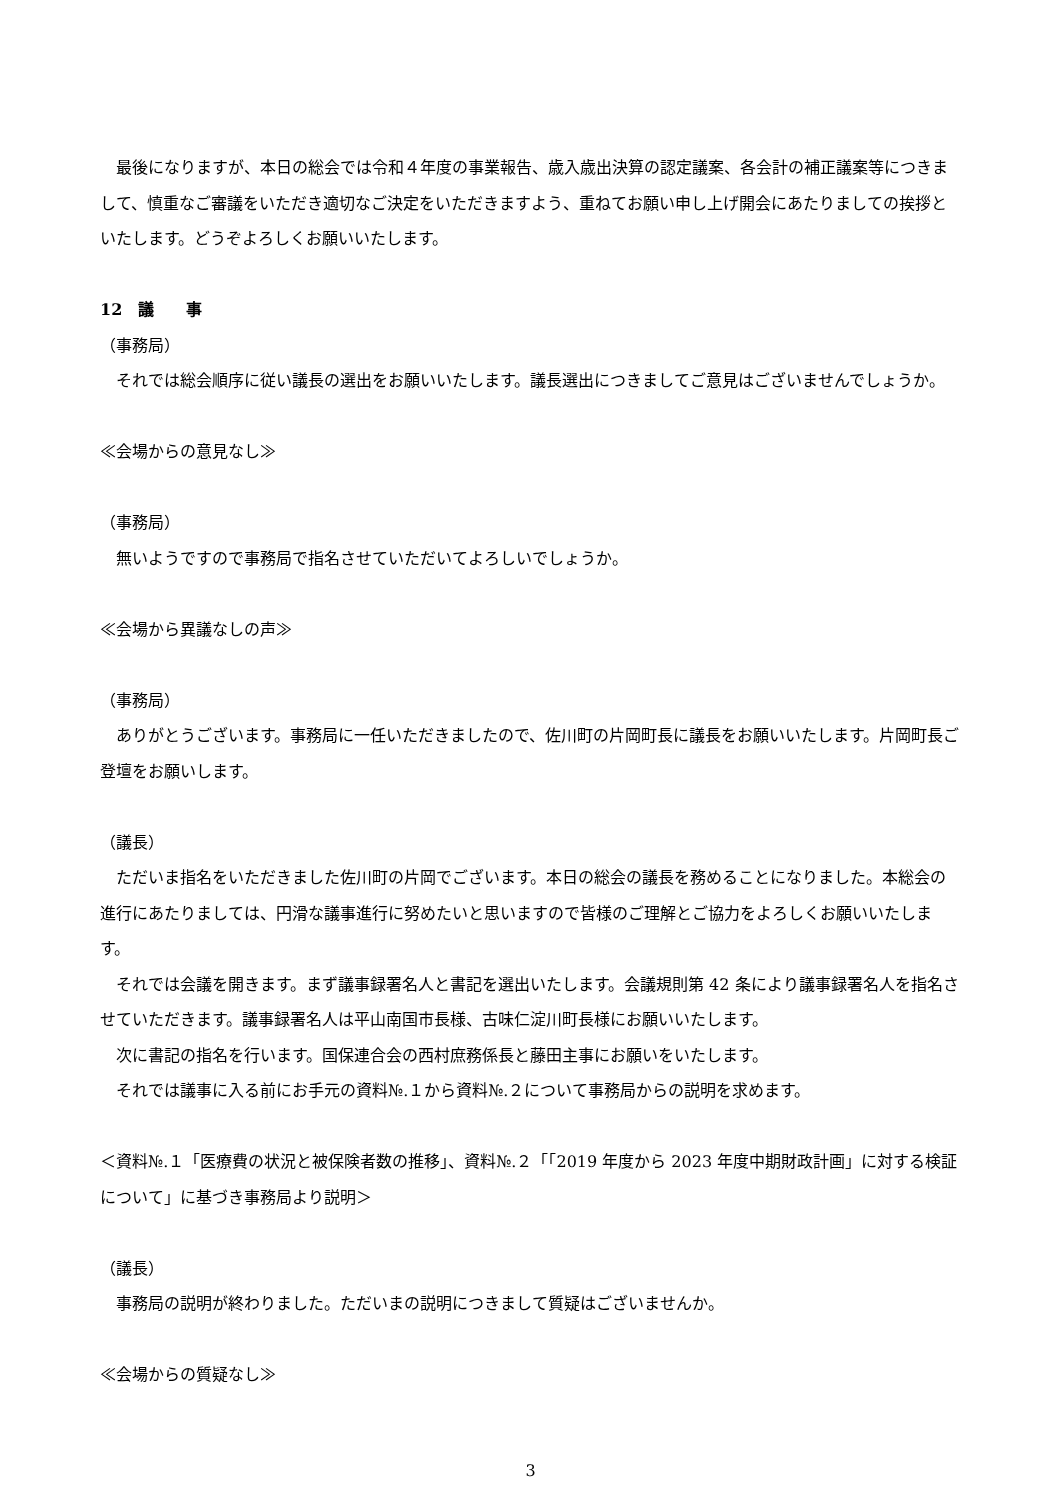最後になりますが、本日の総会では令和４年度の事業報告、歳入歳出決算の認定議案、各会計の補正議案等につきまして、慎重なご審議をいただき適切なご決定をいただきますよう、重ねてお願い申し上げ開会にあたりましての挨拶といたします。どうぞよろしくお願いいたします。
12　議　　事
（事務局）
それでは総会順序に従い議長の選出をお願いいたします。議長選出につきましてご意見はございませんでしょうか。
≪会場からの意見なし≫
（事務局）
無いようですので事務局で指名させていただいてよろしいでしょうか。
≪会場から異議なしの声≫
（事務局）
ありがとうございます。事務局に一任いただきましたので、佐川町の片岡町長に議長をお願いいたします。片岡町長ご登壇をお願いします。
（議長）
ただいま指名をいただきました佐川町の片岡でございます。本日の総会の議長を務めることになりました。本総会の進行にあたりましては、円滑な議事進行に努めたいと思いますので皆様のご理解とご協力をよろしくお願いいたします。
それでは会議を開きます。まず議事録署名人と書記を選出いたします。会議規則第 42 条により議事録署名人を指名させていただきます。議事録署名人は平山南国市長様、古味仁淀川町長様にお願いいたします。
次に書記の指名を行います。国保連合会の西村庶務係長と藤田主事にお願いをいたします。
それでは議事に入る前にお手元の資料№.１から資料№.２について事務局からの説明を求めます。
＜資料№.１「医療費の状況と被保険者数の推移」、資料№.２「「2019 年度から 2023 年度中期財政計画」に対する検証について」に基づき事務局より説明＞
（議長）
事務局の説明が終わりました。ただいまの説明につきまして質疑はございませんか。
≪会場からの質疑なし≫
3